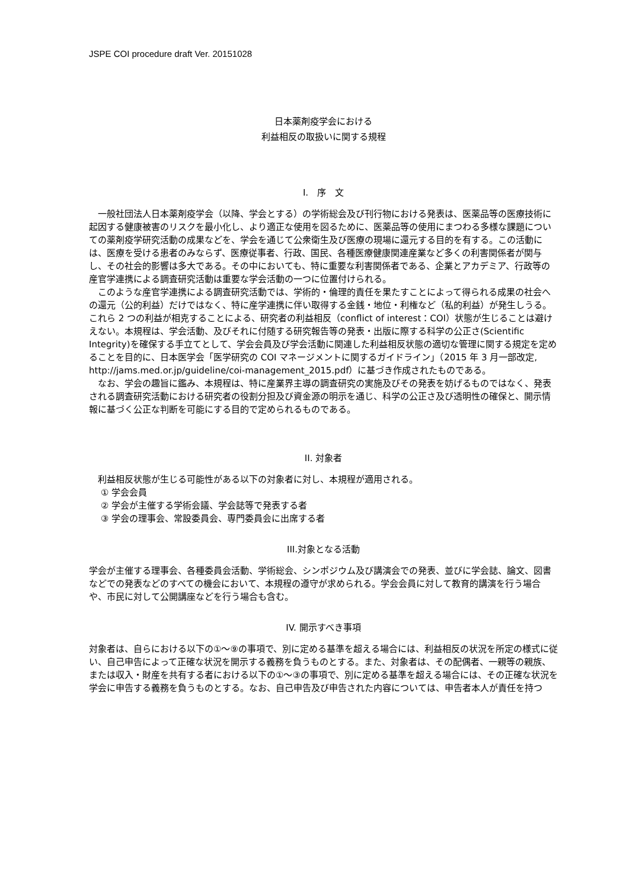JSPE COI procedure draft Ver. 20151028
日本薬剤疫学会における
利益相反の取扱いに関する規程
I.　序　文
　一般社団法人日本薬剤疫学会（以降、学会とする）の学術総会及び刊行物における発表は、医薬品等の医療技術に起因する健康被害のリスクを最小化し、より適正な使用を図るために、医薬品等の使用にまつわる多様な課題についての薬剤疫学研究活動の成果などを、学会を通じて公衆衛生及び医療の現場に還元する目的を有する。この活動には、医療を受ける患者のみならず、医療従事者、行政、国民、各種医療健康関連産業など多くの利害関係者が関与し、その社会的影響は多大である。その中においても、特に重要な利害関係者である、企業とアカデミア、行政等の産官学連携による調査研究活動は重要な学会活動の一つに位置付けられる。
　このような産官学連携による調査研究活動では、学術的・倫理的責任を果たすことによって得られる成果の社会への還元（公的利益）だけではなく、特に産学連携に伴い取得する金銭・地位・利権など（私的利益）が発生しうる。これら 2 つの利益が相克することによる、研究者の利益相反（conflict of interest：COI）状態が生じることは避けえない。本規程は、学会活動、及びそれに付随する研究報告等の発表・出版に際する科学の公正さ(Scientific Integrity)を確保する手立てとして、学会会員及び学会活動に関連した利益相反状態の適切な管理に関する規定を定めることを目的に、日本医学会「医学研究の COI マネージメントに関するガイドライン」（2015 年 3 月一部改定, http://jams.med.or.jp/guideline/coi-management_2015.pdf）に基づき作成されたものである。
　なお、学会の趣旨に鑑み、本規程は、特に産業界主導の調査研究の実施及びその発表を妨げるものではなく、発表される調査研究活動における研究者の役割分担及び資金源の明示を通じ、科学の公正さ及び透明性の確保と、開示情報に基づく公正な判断を可能にする目的で定められるものである。
II. 対象者
　利益相反状態が生じる可能性がある以下の対象者に対し、本規程が適用される。
① 学会会員
② 学会が主催する学術会議、学会誌等で発表する者
③ 学会の理事会、常設委員会、専門委員会に出席する者
III.対象となる活動
学会が主催する理事会、各種委員会活動、学術総会、シンポジウム及び講演会での発表、並びに学会誌、論文、図書などでの発表などのすべての機会において、本規程の遵守が求められる。学会会員に対して教育的講演を行う場合や、市民に対して公開講座などを行う場合も含む。
IV. 開示すべき事項
対象者は、自らにおける以下の①～⑨の事項で、別に定める基準を超える場合には、利益相反の状況を所定の様式に従い、自己申告によって正確な状況を開示する義務を負うものとする。また、対象者は、その配偶者、一親等の親族、または収入・財産を共有する者における以下の①～③の事項で、別に定める基準を超える場合には、その正確な状況を学会に申告する義務を負うものとする。なお、自己申告及び申告された内容については、申告者本人が責任を持つ